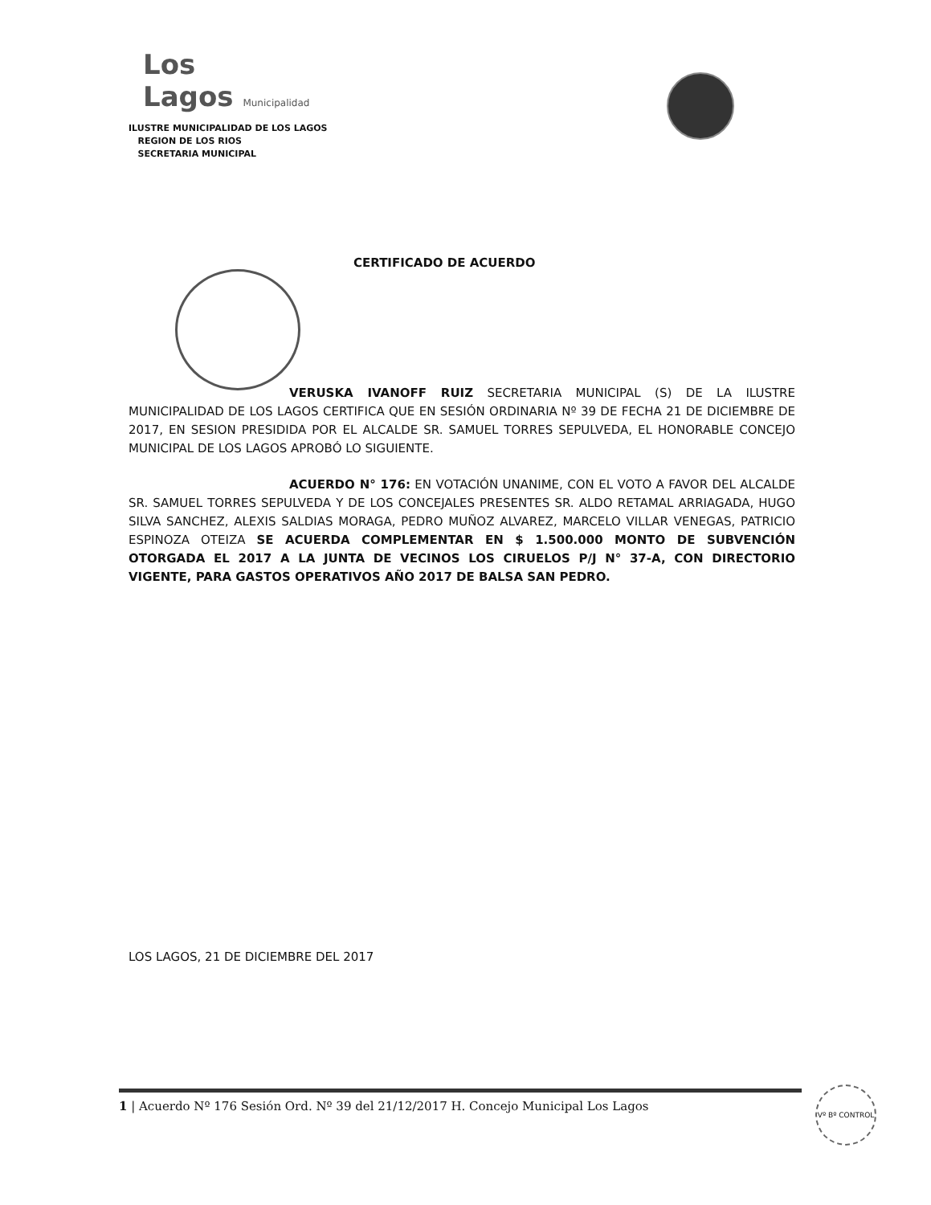Los
Lagos Municipalidad
ILUSTRE MUNICIPALIDAD DE LOS LAGOS
REGION DE LOS RIOS
SECRETARIA MUNICIPAL
CERTIFICADO DE ACUERDO
VERUSKA IVANOFF RUIZ SECRETARIA MUNICIPAL (S) DE LA ILUSTRE MUNICIPALIDAD DE LOS LAGOS CERTIFICA QUE EN SESIÓN ORDINARIA Nº 39 DE FECHA 21 DE DICIEMBRE DE 2017, EN SESION PRESIDIDA POR EL ALCALDE SR. SAMUEL TORRES SEPULVEDA, EL HONORABLE CONCEJO MUNICIPAL DE LOS LAGOS APROBÓ LO SIGUIENTE.
ACUERDO N° 176: EN VOTACIÓN UNANIME, CON EL VOTO A FAVOR DEL ALCALDE SR. SAMUEL TORRES SEPULVEDA Y DE LOS CONCEJALES PRESENTES SR. ALDO RETAMAL ARRIAGADA, HUGO SILVA SANCHEZ, ALEXIS SALDIAS MORAGA, PEDRO MUÑOZ ALVAREZ, MARCELO VILLAR VENEGAS, PATRICIO ESPINOZA OTEIZA SE ACUERDA COMPLEMENTAR EN $ 1.500.000 MONTO DE SUBVENCIÓN OTORGADA EL 2017 A LA JUNTA DE VECINOS LOS CIRUELOS P/J N° 37-A, CON DIRECTORIO VIGENTE, PARA GASTOS OPERATIVOS AÑO 2017 DE BALSA SAN PEDRO.
LOS LAGOS, 21 DE DICIEMBRE DEL 2017
1 | Acuerdo Nº 176 Sesión Ord. Nº 39 del 21/12/2017 H. Concejo Municipal Los Lagos Vº Bº CONTROL